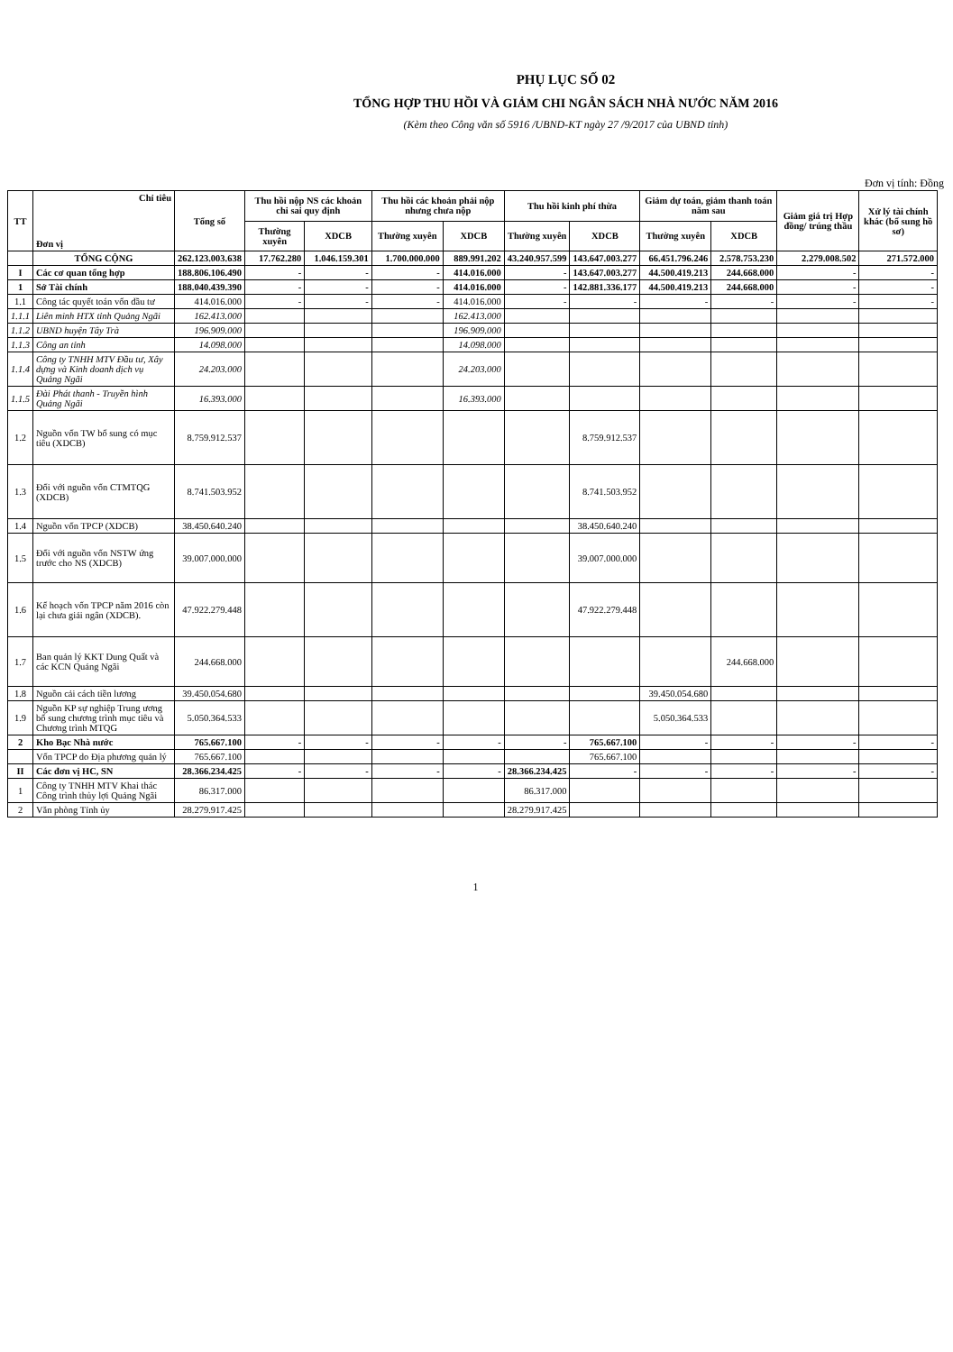PHỤ LỤC SỐ 02
TỔNG HỢP THU HỒI VÀ GIẢM CHI NGÂN SÁCH NHÀ NƯỚC NĂM 2016
(Kèm theo Công văn số 5916 /UBND-KT ngày 27 /9/2017 của UBND tỉnh)
Đơn vị tính: Đồng
| TT | Chỉ tiêu Đơn vị | Tổng số | Thu hồi nộp NS các khoản chi sai quy định | | Thu hồi các khoản phải nộp nhưng chưa nộp | | Thu hồi kinh phí thừa | | Giảm dự toán, giảm thanh toán năm sau | | Giảm giá trị Hợp đồng/ trúng thầu | Xử lý tài chính khác (bổ sung hồ sơ) |
| --- | --- | --- | --- | --- | --- | --- | --- | --- | --- | --- | --- | --- |
| | | | Thường xuyên | XDCB | Thường xuyên | XDCB | Thường xuyên | XDCB | Thường xuyên | XDCB | | |
| | TỔNG CỘNG | 262.123.003.638 | 17.762.280 | 1.046.159.301 | 1.700.000.000 | 889.991.202 | 43.240.957.599 | 143.647.003.277 | 66.451.796.246 | 2.578.753.230 | 2.279.008.502 | 271.572.000 |
| I | Các cơ quan tổng hợp | 188.806.106.490 | - | - | - | 414.016.000 | - | 143.647.003.277 | 44.500.419.213 | 244.668.000 | - | - |
| 1 | Sở Tài chính | 188.040.439.390 | - | - | - | 414.016.000 | - | 142.881.336.177 | 44.500.419.213 | 244.668.000 | - | - |
| 1.1 | Công tác quyết toán vốn đầu tư | 414.016.000 | - | - | - | 414.016.000 | - | - | - | - | - | - |
| 1.1.1 | Liên minh HTX tỉnh Quảng Ngãi | 162.413.000 | | | | 162.413.000 | | | | | | |
| 1.1.2 | UBND huyện Tây Trà | 196.909.000 | | | | 196.909.000 | | | | | | |
| 1.1.3 | Công an tỉnh | 14.098.000 | | | | 14.098.000 | | | | | | |
| 1.1.4 | Công ty TNHH MTV Đầu tư, Xây dựng và Kinh doanh dịch vụ Quảng Ngãi | 24.203.000 | | | | 24.203.000 | | | | | | |
| 1.1.5 | Đài Phát thanh - Truyền hình Quảng Ngãi | 16.393.000 | | | | 16.393.000 | | | | | | |
| 1.2 | Nguồn vốn TW bổ sung có mục tiêu (XDCB) | 8.759.912.537 | | | | | | 8.759.912.537 | | | | |
| 1.3 | Đối với nguồn vốn CTMTQG (XDCB) | 8.741.503.952 | | | | | | 8.741.503.952 | | | | |
| 1.4 | Nguồn vốn TPCP (XDCB) | 38.450.640.240 | | | | | | 38.450.640.240 | | | | |
| 1.5 | Đối với nguồn vốn NSTW ứng trước cho NS (XDCB) | 39.007.000.000 | | | | | | 39.007.000.000 | | | | |
| 1.6 | Kế hoạch vốn TPCP năm 2016 còn lại chưa giải ngân (XDCB). | 47.922.279.448 | | | | | | 47.922.279.448 | | | | |
| 1.7 | Ban quản lý KKT Dung Quất và các KCN Quảng Ngãi | 244.668.000 | | | | | | | | 244.668.000 | | |
| 1.8 | Nguồn cải cách tiền lương | 39.450.054.680 | | | | | | | 39.450.054.680 | | | |
| 1.9 | Nguồn KP sự nghiệp Trung ương bổ sung chương trình mục tiêu và Chương trình MTQG | 5.050.364.533 | | | | | | | 5.050.364.533 | | | |
| 2 | Kho Bạc Nhà nước | 765.667.100 | - | - | - | - | - | 765.667.100 | - | - | - | - |
| | Vốn TPCP do Địa phương quản lý | 765.667.100 | | | | | | 765.667.100 | | | | |
| II | Các đơn vị HC, SN | 28.366.234.425 | - | - | - | - | 28.366.234.425 | - | - | - | - | - |
| 1 | Công ty TNHH MTV Khai thác Công trình thủy lợi Quảng Ngãi | 86.317.000 | | | | | 86.317.000 | | | | | |
| 2 | Văn phòng Tỉnh ủy | 28.279.917.425 | | | | | 28.279.917.425 | | | | | |
1